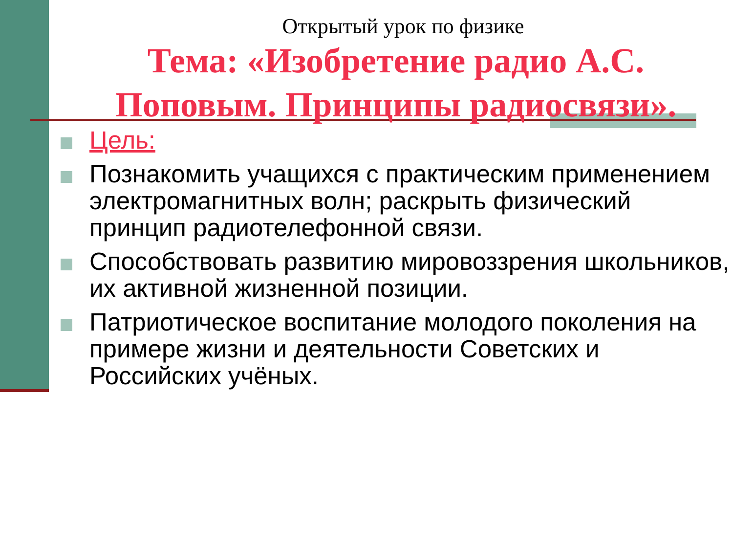Открытый урок по физике
Тема: «Изобретение радио А.С. Поповым. Принципы радиосвязи».
Цель:
Познакомить учащихся с практическим применением электромагнитных волн; раскрыть физический принцип радиотелефонной связи.
Способствовать развитию мировоззрения школьников, их активной жизненной позиции.
Патриотическое воспитание молодого поколения на примере жизни и деятельности Советских и Российских учёных.